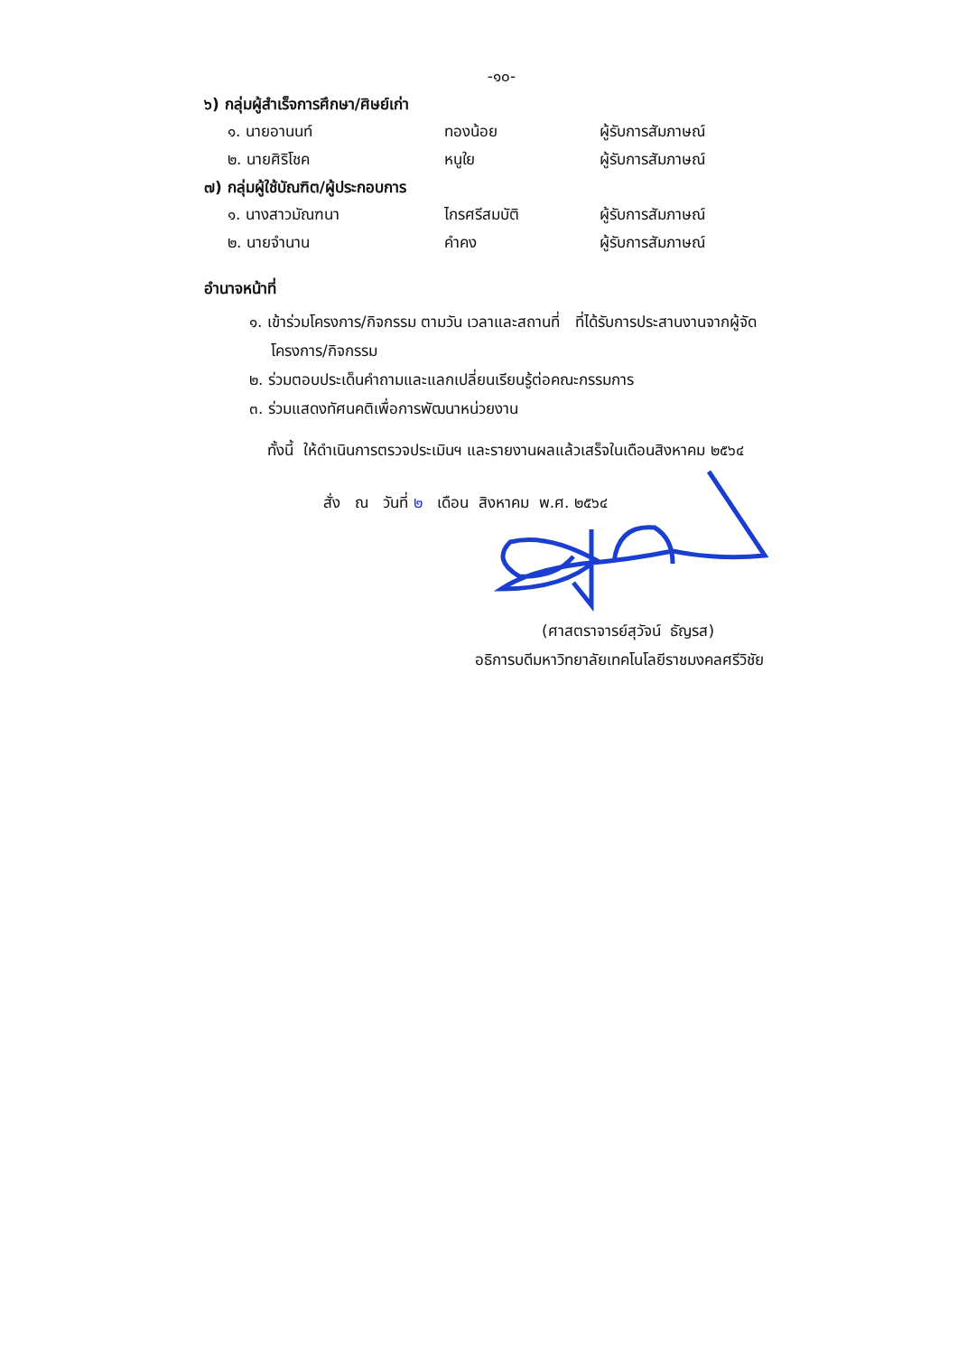-๑๐-
๖) กลุ่มผู้สำเร็จการศึกษา/ศิษย์เก่า
๑. นายอานนท์ ทองน้อย ผู้รับการสัมภาษณ์
๒. นายศิริโชค หนูใย ผู้รับการสัมภาษณ์
๗) กลุ่มผู้ใช้บัณฑิต/ผู้ประกอบการ
๑. นางสาวมัณฑนา ไกรศรีสมบัติ ผู้รับการสัมภาษณ์
๒. นายจำนาน คำคง ผู้รับการสัมภาษณ์
อำนาจหน้าที่
๑. เข้าร่วมโครงการ/กิจกรรม ตามวัน เวลาและสถานที่ ที่ได้รับการประสานงานจากผู้จัด
โครงการ/กิจกรรม
๒. ร่วมตอบประเด็นคำถามและแลกเปลี่ยนเรียนรู้ต่อคณะกรรมการ
๓. ร่วมแสดงทัศนคติเพื่อการพัฒนาหน่วยงาน
ทั้งนี้ ให้ดำเนินการตรวจประเมินฯ และรายงานผลแล้วเสร็จในเดือนสิงหาคม ๒๕๖๔
สั่ง ณ วันที่ ๒ เดือน สิงหาคม พ.ศ. ๒๕๖๔
(ศาสตราจารย์สุวัจน์ ธัญรส)
อธิการบดีมหาวิทยาลัยเทคโนโลยีราชมงคลศรีวิชัย